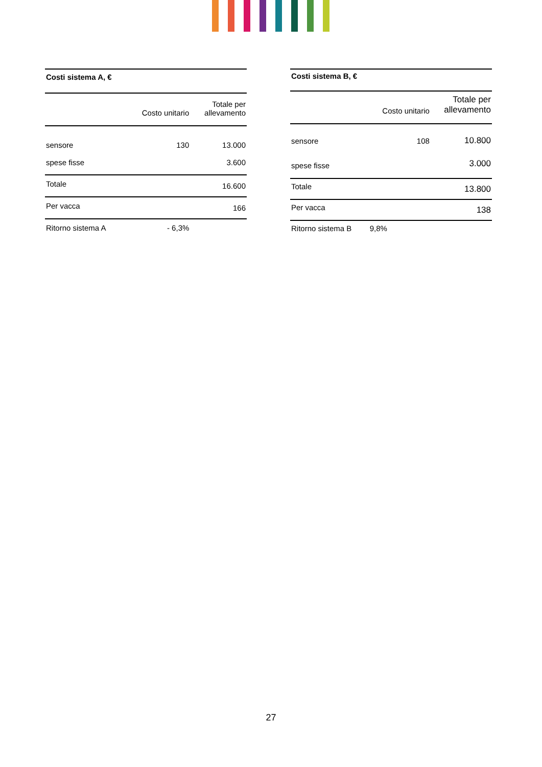| Costi sistema A, € | | |
| --- | --- | --- |
| | Costo unitario | Totale per allevamento |
| sensore | 130 | 13.000 |
| spese fisse | | 3.600 |
| Totale | | 16.600 |
| Per vacca | | 166 |
| Ritorno sistema A | - 6,3% | |
| Costi sistema B, € | | |
| --- | --- | --- |
| | Costo unitario | Totale per allevamento |
| sensore | 108 | 10.800 |
| spese fisse | | 3.000 |
| Totale | | 13.800 |
| Per vacca | | 138 |
| Ritorno sistema B | 9,8% | |
27